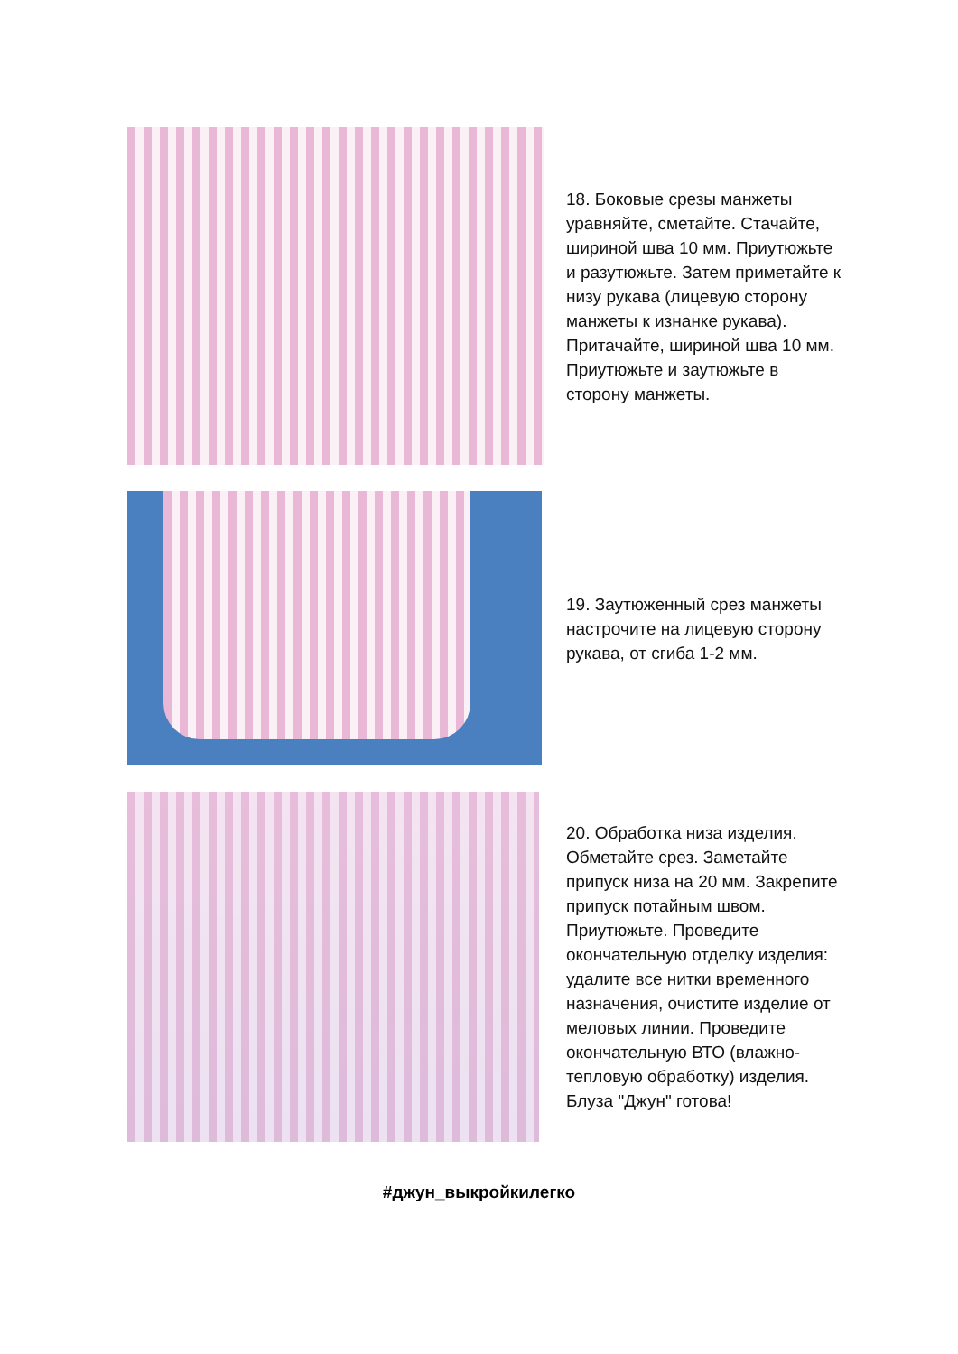18. Боковые срезы манжеты уравняйте, сметайте. Стачайте, шириной шва 10 мм. Приутюжьте и разутюжьте. Затем приметайте к низу рукава (лицевую сторону манжеты к изнанке рукава). Притачайте, шириной шва 10 мм. Приутюжьте и заутюжьте в сторону манжеты.
19. Заутюженный срез манжеты настрочите на лицевую сторону рукава, от сгиба 1-2 мм.
20. Обработка низа изделия. Обметайте срез. Заметайте припуск низа на 20 мм. Закрепите припуск потайным швом. Приутюжьте. Проведите окончательную отделку изделия: удалите все нитки временного назначения, очистите изделие от меловых линии. Проведите окончательную ВТО (влажно-тепловую обработку) изделия. Блуза "Джун" готова!
#джун_выкройкилегко